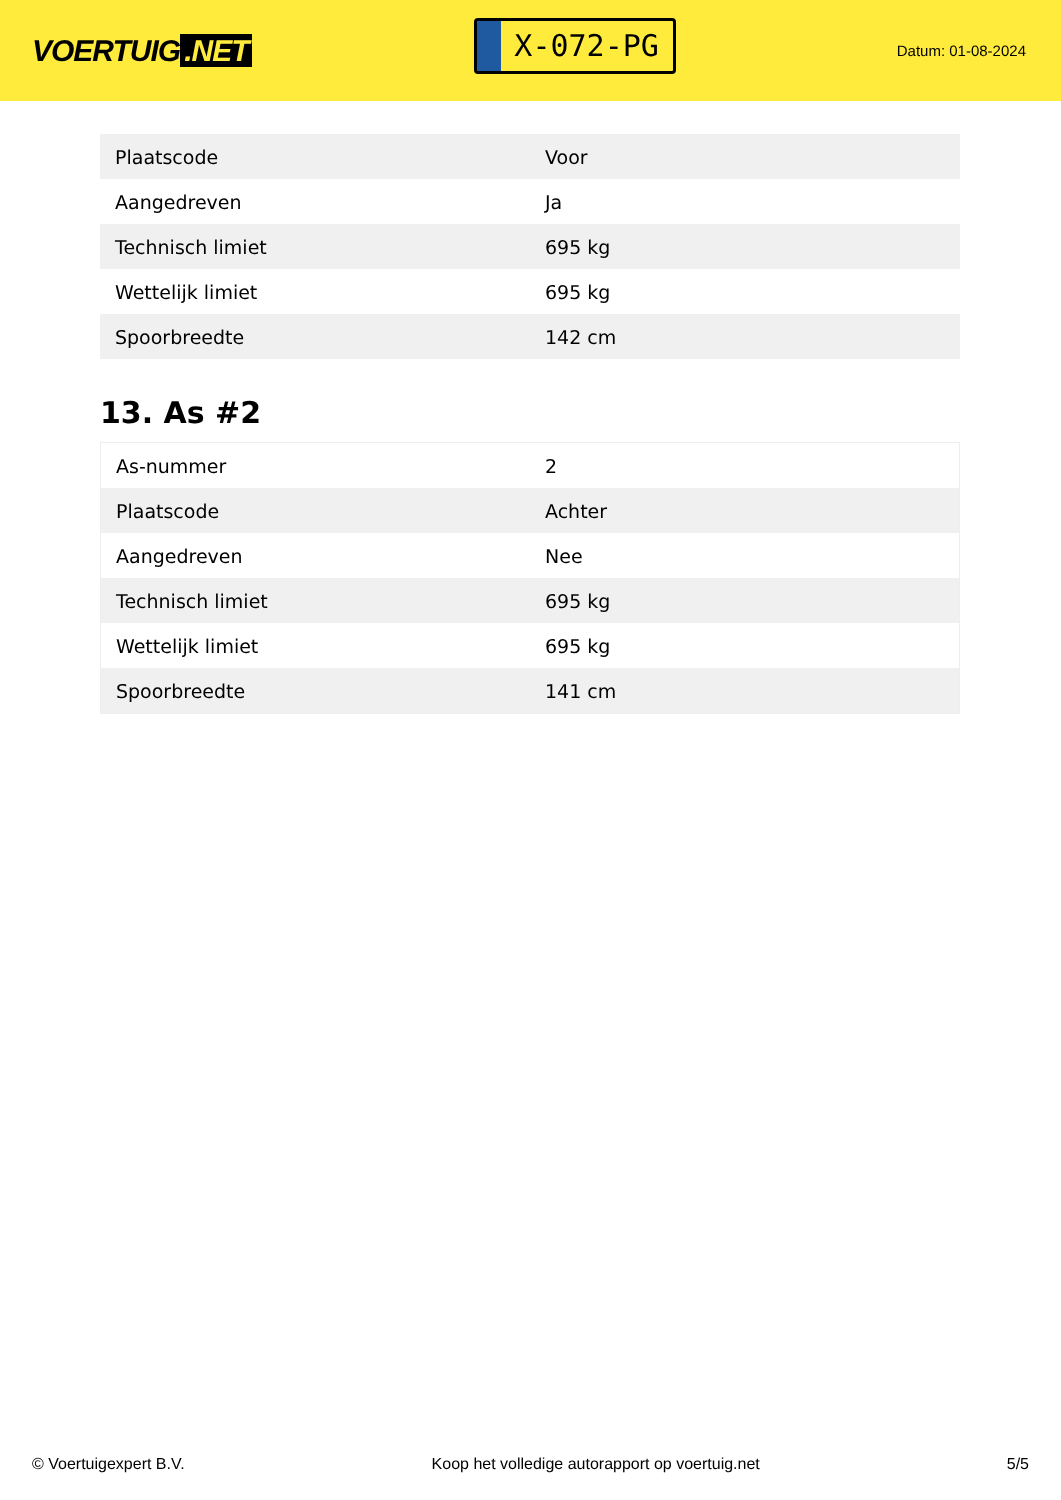VOERTUIG.NET
X-072-PG
Datum: 01-08-2024
| Plaatscode | Voor |
| Aangedreven | Ja |
| Technisch limiet | 695 kg |
| Wettelijk limiet | 695 kg |
| Spoorbreedte | 142 cm |
13. As #2
| As-nummer | 2 |
| Plaatscode | Achter |
| Aangedreven | Nee |
| Technisch limiet | 695 kg |
| Wettelijk limiet | 695 kg |
| Spoorbreedte | 141 cm |
© Voertuigexpert B.V. Koop het volledige autorapport op voertuig.net 5/5